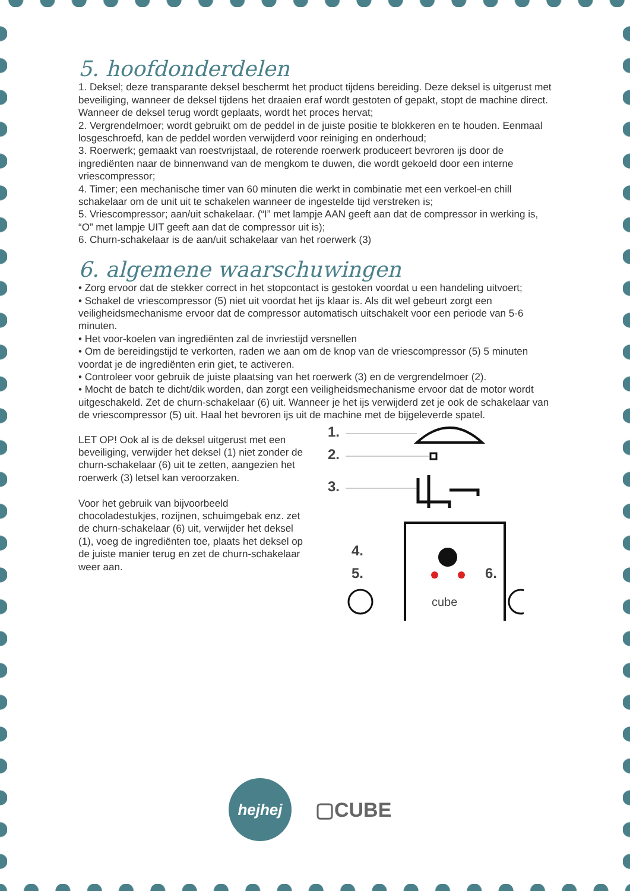5. hoofdonderdelen
1. Deksel; deze transparante deksel beschermt het product tijdens bereiding. Deze deksel is uitgerust met beveiliging, wanneer de deksel tijdens het draaien eraf wordt gestoten of gepakt, stopt de machine direct. Wanneer de deksel terug wordt geplaats, wordt het proces hervat;
2. Vergrendelmoer; wordt gebruikt om de peddel in de juiste positie te blokkeren en te houden. Eenmaal losgeschroefd, kan de peddel worden verwijderd voor reiniging en onderhoud;
3. Roerwerk; gemaakt van roestvrijstaal, de roterende roerwerk produceert bevroren ijs door de ingrediënten naar de binnenwand van de mengkom te duwen, die wordt gekoeld door een interne vriescompressor;
4. Timer; een mechanische timer van 60 minuten die werkt in combinatie met een verkoel-en chill schakelaar om de unit uit te schakelen wanneer de ingestelde tijd verstreken is;
5. Vriescompressor; aan/uit schakelaar. (“I” met lampje AAN geeft aan dat de compressor in werking is, “O” met lampje UIT geeft aan dat de compressor uit is);
6. Churn-schakelaar is de aan/uit schakelaar van het roerwerk (3)
6. algemene waarschuwingen
• Zorg ervoor dat de stekker correct in het stopcontact is gestoken voordat u een handeling uitvoert;
• Schakel de vriescompressor (5) niet uit voordat het ijs klaar is. Als dit wel gebeurt zorgt een veiligheidsmechanisme ervoor dat de compressor automatisch uitschakelt voor een periode van 5-6 minuten.
• Het voor-koelen van ingrediënten zal de invriestijd versnellen
• Om de bereidingstijd te verkorten, raden we aan om de knop van de vriescompressor (5) 5 minuten voordat je de ingrediënten erin giet, te activeren.
• Controleer voor gebruik de juiste plaatsing van het roerwerk (3) en de vergrendelmoer (2).
• Mocht de batch te dicht/dik worden, dan zorgt een veiligheidsmechanisme ervoor dat de motor wordt uitgeschakeld. Zet de churn-schakelaar (6) uit. Wanneer je het ijs verwijderd zet je ook de schakelaar van de vriescompressor (5) uit. Haal het bevroren ijs uit de machine met de bijgeleverde spatel.
LET OP! Ook al is de deksel uitgerust met een beveiliging, verwijder het deksel (1) niet zonder de churn-schakelaar (6) uit te zetten, aangezien het roerwerk (3) letsel kan veroorzaken.
Voor het gebruik van bijvoorbeeld chocoladestukjes, rozijnen, schuimgebak enz. zet de churn-schakelaar (6) uit, verwijder het deksel (1), voeg de ingrediënten toe, plaats het deksel op de juiste manier terug en zet de churn-schakelaar weer aan.
1.
2.
3.
4.
5.
6.
cube
hejhej
▢CUBE